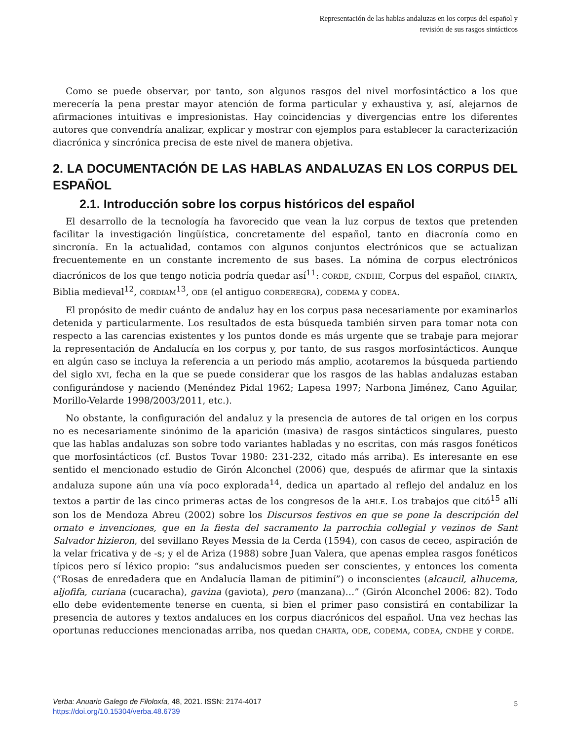Representación de las hablas andaluzas en los corpus del español y
revisión de sus rasgos sintácticos
Como se puede observar, por tanto, son algunos rasgos del nivel morfosintáctico a los que merecería la pena prestar mayor atención de forma particular y exhaustiva y, así, alejarnos de afirmaciones intuitivas e impresionistas. Hay coincidencias y divergencias entre los diferentes autores que convendría analizar, explicar y mostrar con ejemplos para establecer la caracterización diacrónica y sincrónica precisa de este nivel de manera objetiva.
2. LA DOCUMENTACIÓN DE LAS HABLAS ANDALUZAS EN LOS CORPUS DEL ESPAÑOL
2.1. Introducción sobre los corpus históricos del español
El desarrollo de la tecnología ha favorecido que vean la luz corpus de textos que pretenden facilitar la investigación lingüística, concretamente del español, tanto en diacronía como en sincronía. En la actualidad, contamos con algunos conjuntos electrónicos que se actualizan frecuentemente en un constante incremento de sus bases. La nómina de corpus electrónicos diacrónicos de los que tengo noticia podría quedar así<sup>11</sup>: CORDE, CNDHE, Corpus del español, CHARTA, Biblia medieval<sup>12</sup>, CORDIAM<sup>13</sup>, ODE (el antiguo CORDEREGRA), CODEMA y CODEA.
El propósito de medir cuánto de andaluz hay en los corpus pasa necesariamente por examinarlos detenida y particularmente. Los resultados de esta búsqueda también sirven para tomar nota con respecto a las carencias existentes y los puntos donde es más urgente que se trabaje para mejorar la representación de Andalucía en los corpus y, por tanto, de sus rasgos morfosintácticos. Aunque en algún caso se incluya la referencia a un periodo más amplio, acotaremos la búsqueda partiendo del siglo XVI, fecha en la que se puede considerar que los rasgos de las hablas andaluzas estaban configurándose y naciendo (Menéndez Pidal 1962; Lapesa 1997; Narbona Jiménez, Cano Aguilar, Morillo-Velarde 1998/2003/2011, etc.).
No obstante, la configuración del andaluz y la presencia de autores de tal origen en los corpus no es necesariamente sinónimo de la aparición (masiva) de rasgos sintácticos singulares, puesto que las hablas andaluzas son sobre todo variantes habladas y no escritas, con más rasgos fonéticos que morfosintácticos (cf. Bustos Tovar 1980: 231-232, citado más arriba). Es interesante en ese sentido el mencionado estudio de Girón Alconchel (2006) que, después de afirmar que la sintaxis andaluza supone aún una vía poco explorada<sup>14</sup>, dedica un apartado al reflejo del andaluz en los textos a partir de las cinco primeras actas de los congresos de la AHLE. Los trabajos que citó<sup>15</sup> allí son los de Mendoza Abreu (2002) sobre los Discursos festivos en que se pone la descripción del ornato e invenciones, que en la fiesta del sacramento la parrochia collegial y vezinos de Sant Salvador hizieron, del sevillano Reyes Messia de la Cerda (1594), con casos de ceceo, aspiración de la velar fricativa y de -s; y el de Ariza (1988) sobre Juan Valera, que apenas emplea rasgos fonéticos típicos pero sí léxico propio: “sus andalucismos pueden ser conscientes, y entonces los comenta (“Rosas de enredadera que en Andalucía llaman de pitiminí”) o inconscientes (alcaucil, alhucema, aljofifa, curiana (cucaracha), gavina (gaviota), pero (manzana)…” (Girón Alconchel 2006: 82). Todo ello debe evidentemente tenerse en cuenta, si bien el primer paso consistirá en contabilizar la presencia de autores y textos andaluces en los corpus diacrónicos del español. Una vez hechas las oportunas reducciones mencionadas arriba, nos quedan CHARTA, ODE, CODEMA, CODEA, CNDHE y CORDE.
Verba: Anuario Galego de Filoloxía, 48, 2021. ISSN: 2174-4017
https://doi.org/10.15304/verba.48.6739
5